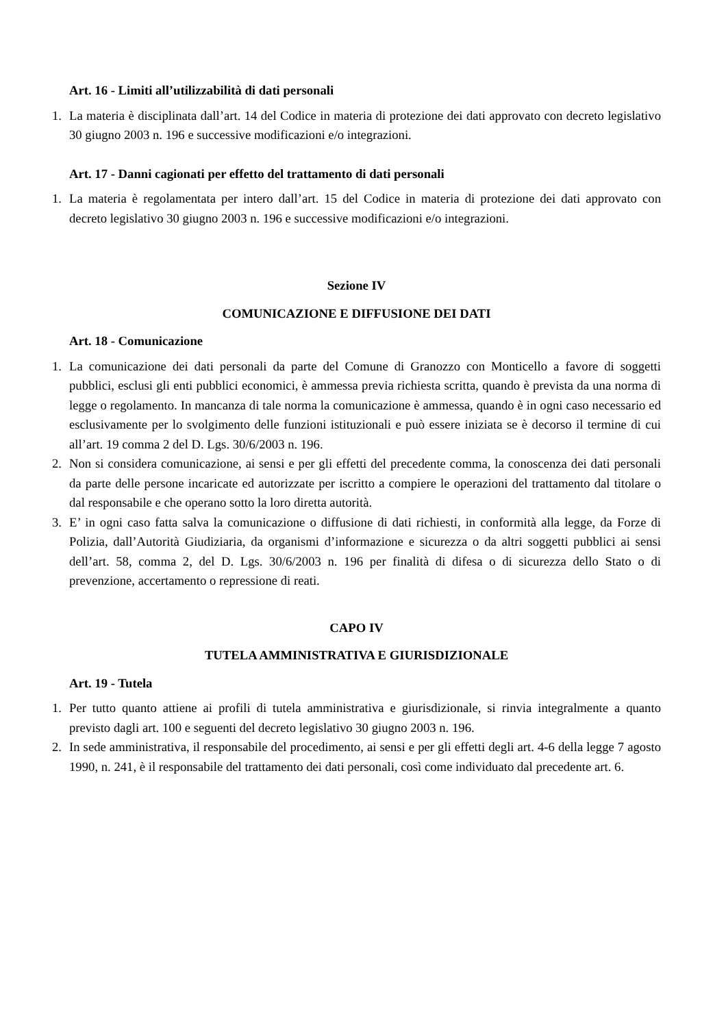Art. 16 - Limiti all’utilizzabilità di dati personali
1. La materia è disciplinata dall’art. 14 del Codice in materia di protezione dei dati approvato con decreto legislativo 30 giugno 2003 n. 196 e successive modificazioni e/o integrazioni.
Art. 17 - Danni cagionati per effetto del trattamento di dati personali
1. La materia è regolamentata per intero dall’art. 15 del Codice in materia di protezione dei dati approvato con decreto legislativo 30 giugno 2003 n. 196 e successive modificazioni e/o integrazioni.
Sezione IV
COMUNICAZIONE E DIFFUSIONE DEI DATI
Art. 18 - Comunicazione
1. La comunicazione dei dati personali da parte del Comune di Granozzo con Monticello a favore di soggetti pubblici, esclusi gli enti pubblici economici, è ammessa previa richiesta scritta, quando è prevista da una norma di legge o regolamento. In mancanza di tale norma la comunicazione è ammessa, quando è in ogni caso necessario ed esclusivamente per lo svolgimento delle funzioni istituzionali e può essere iniziata se è decorso il termine di cui all’art. 19 comma 2 del D. Lgs. 30/6/2003 n. 196.
2. Non si considera comunicazione, ai sensi e per gli effetti del precedente comma, la conoscenza dei dati personali da parte delle persone incaricate ed autorizzate per iscritto a compiere le operazioni del trattamento dal titolare o dal responsabile e che operano sotto la loro diretta autorità.
3. E’ in ogni caso fatta salva la comunicazione o diffusione di dati richiesti, in conformità alla legge, da Forze di Polizia, dall’Autorità Giudiziaria, da organismi d’informazione e sicurezza o da altri soggetti pubblici ai sensi dell’art. 58, comma 2, del D. Lgs. 30/6/2003 n. 196 per finalità di difesa o di sicurezza dello Stato o di prevenzione, accertamento o repressione di reati.
CAPO IV
TUTELA AMMINISTRATIVA E GIURISDIZIONALE
Art. 19 - Tutela
1. Per tutto quanto attiene ai profili di tutela amministrativa e giurisdizionale, si rinvia integralmente a quanto previsto dagli art. 100 e seguenti del decreto legislativo 30 giugno 2003 n. 196.
2. In sede amministrativa, il responsabile del procedimento, ai sensi e per gli effetti degli art. 4-6 della legge 7 agosto 1990, n. 241, è il responsabile del trattamento dei dati personali, così come individuato dal precedente art. 6.